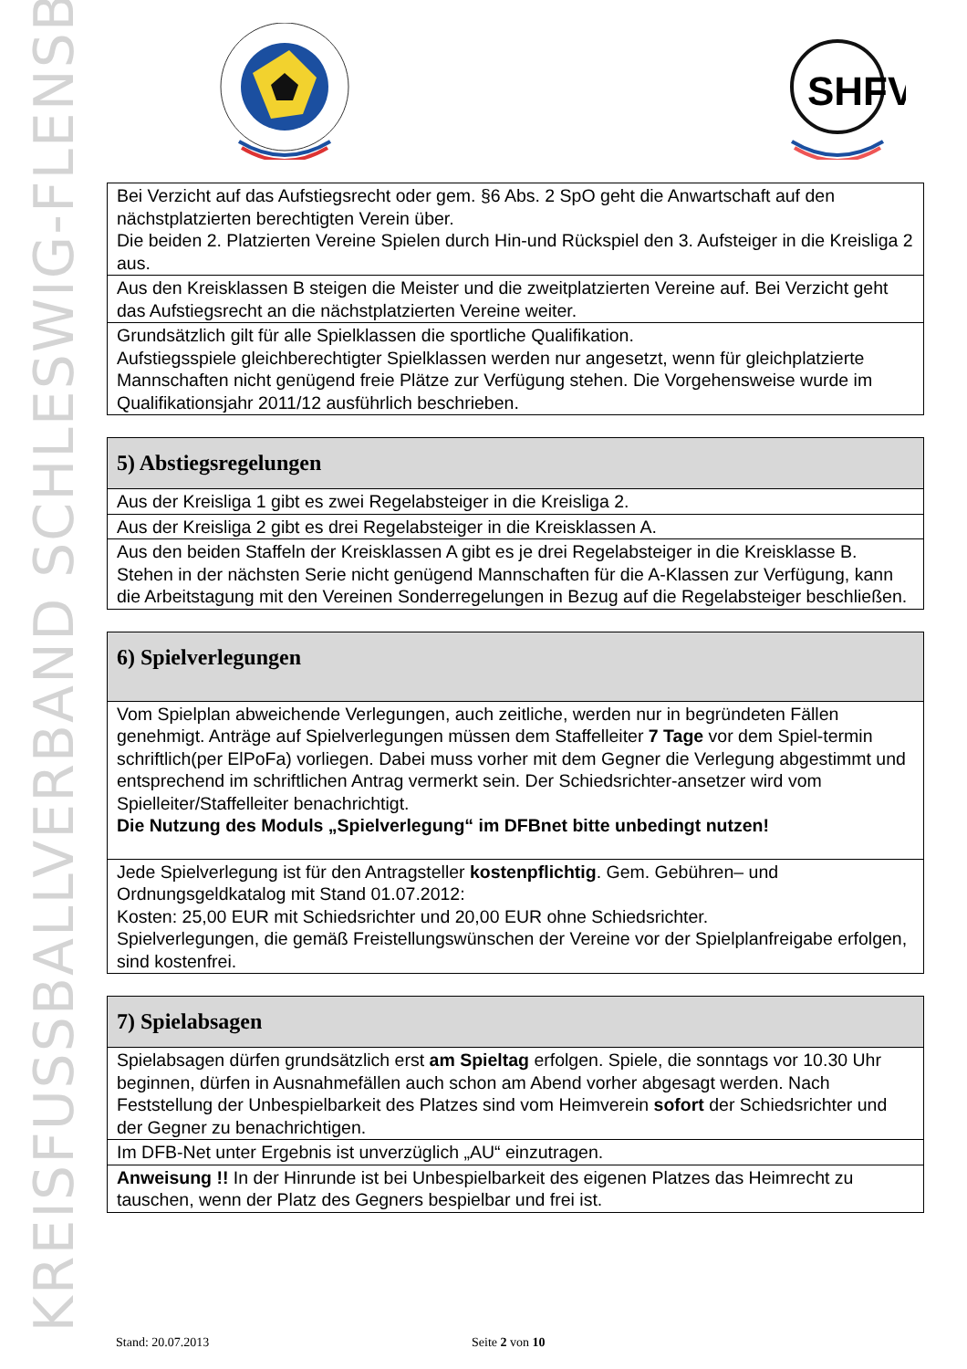KREISFUSSBALLVERBAND SCHLESWIG-FLENSBURG
SHFV
| Bei Verzicht auf das Aufstiegsrecht oder gem. §6 Abs. 2 SpO geht die Anwartschaft auf den nächstplatzierten berechtigten Verein über. Die beiden 2. Platzierten Vereine Spielen durch Hin-und Rückspiel den 3. Aufsteiger in die Kreisliga 2 aus. |
| Aus den Kreisklassen B steigen die Meister und die zweitplatzierten Vereine auf. Bei Verzicht geht das Aufstiegsrecht an die nächstplatzierten Vereine weiter. |
| Grundsätzlich gilt für alle Spielklassen die sportliche Qualifikation. Aufstiegsspiele gleichberechtigter Spielklassen werden nur angesetzt, wenn für gleichplatzierte Mannschaften nicht genügend freie Plätze zur Verfügung stehen. Die Vorgehensweise wurde im Qualifikationsjahr 2011/12 ausführlich beschrieben. |
| 5) Abstiegsregelungen |
| --- |
| Aus der Kreisliga 1 gibt es zwei Regelabsteiger in die Kreisliga 2. |
| Aus der Kreisliga 2 gibt es drei Regelabsteiger in die Kreisklassen A. |
| Aus den beiden Staffeln der Kreisklassen A gibt es je drei Regelabsteiger in die Kreisklasse B. Stehen in der nächsten Serie nicht genügend Mannschaften für die A-Klassen zur Verfügung, kann die Arbeitstagung mit den Vereinen Sonderregelungen in Bezug auf die Regelabsteiger beschließen. |
| 6) Spielverlegungen |
| --- |
| Vom Spielplan abweichende Verlegungen, auch zeitliche, werden nur in begründeten Fällen genehmigt. Anträge auf Spielverlegungen müssen dem Staffelleiter 7 Tage vor dem Spiel-termin schriftlich(per ElPoFa) vorliegen. Dabei muss vorher mit dem Gegner die Verlegung abgestimmt und entsprechend im schriftlichen Antrag vermerkt sein. Der Schiedsrichter-ansetzer wird vom Spielleiter/Staffelleiter benachrichtigt. Die Nutzung des Moduls „Spielverlegung“ im DFBnet bitte unbedingt nutzen! |
| Jede Spielverlegung ist für den Antragsteller kostenpflichtig . Gem. Gebühren– und Ordnungsgeldkatalog mit Stand 01.07.2012: Kosten: 25,00 EUR mit Schiedsrichter und 20,00 EUR ohne Schiedsrichter. Spielverlegungen, die gemäß Freistellungswünschen der Vereine vor der Spielplanfreigabe erfolgen, sind kostenfrei. |
| 7) Spielabsagen |
| --- |
| Spielabsagen dürfen grundsätzlich erst am Spieltag erfolgen. Spiele, die sonntags vor 10.30 Uhr beginnen, dürfen in Ausnahmefällen auch schon am Abend vorher abgesagt werden. Nach Feststellung der Unbespielbarkeit des Platzes sind vom Heimverein sofort der Schiedsrichter und der Gegner zu benachrichtigen. |
| Im DFB-Net unter Ergebnis ist unverzüglich „AU“ einzutragen. |
| Anweisung !! In der Hinrunde ist bei Unbespielbarkeit des eigenen Platzes das Heimrecht zu tauschen, wenn der Platz des Gegners bespielbar und frei ist. |
Stand: 20.07.2013 Seite 2 von 10